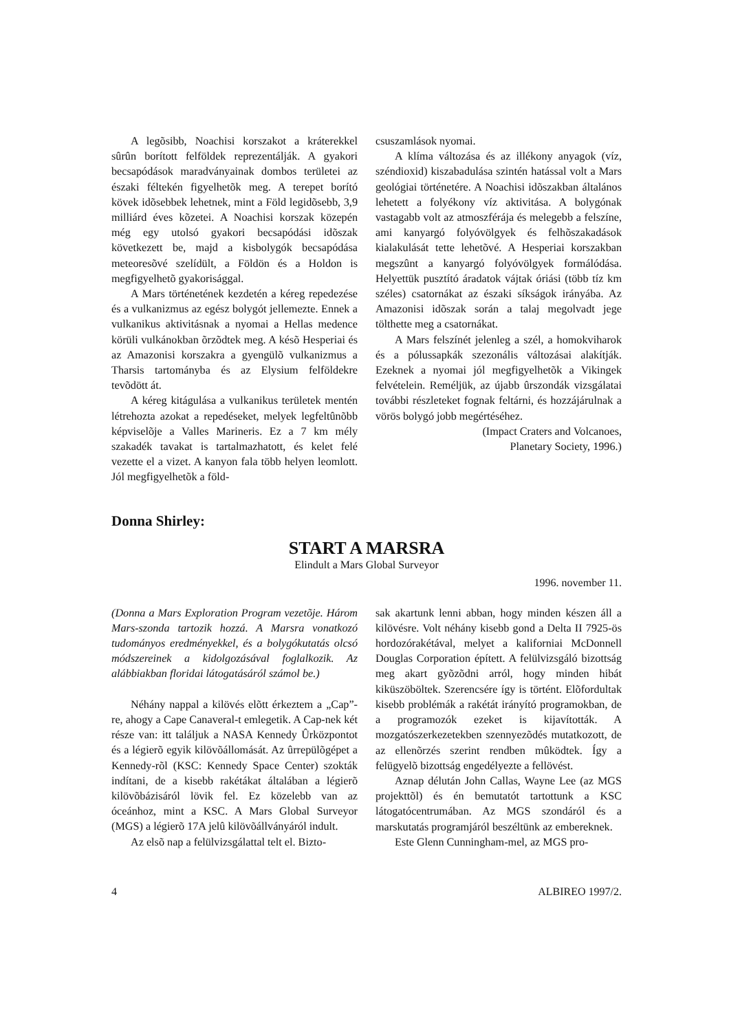A legõsibb, Noachisi korszakot a kráterekkel sûrûn borított felföldek reprezentálják. A gyakori becsapódások maradványainak dombos területei az északi féltekén figyelhetõk meg. A terepet borító kövek idõsebbek lehetnek, mint a Föld legidõsebb, 3,9 milliárd éves kõzetei. A Noachisi korszak közepén még egy utolsó gyakori becsapódási idõszak következett be, majd a kisbolygók becsapódása meteoresõvé szelídült, a Földön és a Holdon is megfigyelhetõ gyakorisággal.
A Mars történetének kezdetén a kéreg repedezése és a vulkanizmus az egész bolygót jellemezte. Ennek a vulkanikus aktivitásnak a nyomai a Hellas medence körüli vulkánokban õrzõdtek meg. A késõ Hesperiai és az Amazonisi korszakra a gyengülõ vulkanizmus a Tharsis tartományba és az Elysium felföldekre tevõdött át.
A kéreg kitágulása a vulkanikus területek mentén létrehozta azokat a repedéseket, melyek legfeltûnõbb képviselõje a Valles Marineris. Ez a 7 km mély szakadék tavakat is tartalmazhatott, és kelet felé vezette el a vizet. A kanyon fala több helyen leomlott. Jól megfigyelhetõk a föld-
csuszamlások nyomai.
A klíma változása és az illékony anyagok (víz, széndioxid) kiszabadulása szintén hatással volt a Mars geológiai történetére. A Noachisi idõszakban általános lehetett a folyékony víz aktivitása. A bolygónak vastagabb volt az atmoszférája és melegebb a felszíne, ami kanyargó folyóvölgyek és felhõszakadások kialakulását tette lehetõvé. A Hesperiai korszakban megszûnt a kanyargó folyóvölgyek formálódása. Helyettük pusztító áradatok vájtak óriási (több tíz km széles) csatornákat az északi síkságok irányába. Az Amazonisi idõszak során a talaj megolvadt jege tölthette meg a csatornákat.
A Mars felszínét jelenleg a szél, a homokviharok és a pólussapkák szezonális változásai alakítják. Ezeknek a nyomai jól megfigyelhetõk a Vikingek felvételein. Reméljük, az újabb ûrszondák vizsgálatai további részleteket fognak feltárni, és hozzájárulnak a vörös bolygó jobb megértéséhez.
(Impact Craters and Volcanoes,
Planetary Society, 1996.)
Donna Shirley:
START A MARSRA
Elindult a Mars Global Surveyor
1996. november 11.
(Donna a Mars Exploration Program vezetõje. Három Mars-szonda tartozik hozzá. A Marsra vonatkozó tudományos eredményekkel, és a bolygókutatás olcsó módszereinek a kidolgozásával foglalkozik. Az alábbiakban floridai látogatásáról számol be.)
Néhány nappal a kilövés elõtt érkeztem a „Cap”-re, ahogy a Cape Canaveral-t emlegetik. A Cap-nek két része van: itt találjuk a NASA Kennedy Ûrközpontot és a légierõ egyik kilövõállomását. Az ûrrepülõgépet a Kennedy-rõl (KSC: Kennedy Space Center) szokták indítani, de a kisebb rakétákat általában a légierõ kilövõbázisáról lövik fel. Ez közelebb van az óceánhoz, mint a KSC. A Mars Global Surveyor (MGS) a légierõ 17A jelû kilövõállványáról indult.
Az elsõ nap a felülvizsgálattal telt el. Bizto-
sak akartunk lenni abban, hogy minden készen áll a kilövésre. Volt néhány kisebb gond a Delta II 7925-ös hordozórakétával, melyet a kaliforniai McDonnell Douglas Corporation épített. A felülvizsgáló bizottság meg akart gyõzõdni arról, hogy minden hibát kiküszöböltek. Szerencsére így is történt. Elõfordultak kisebb problémák a rakétát irányító programokban, de a programozók ezeket is kijavították. A mozgatószerkezetekben szennyezõdés mutatkozott, de az ellenõrzés szerint rendben mûködtek. Így a felügyelõ bizottság engedélyezte a fellövést.
Aznap délután John Callas, Wayne Lee (az MGS projekttõl) és én bemutatót tartottunk a KSC látogatócentrumában. Az MGS szondáról és a marskutatás programjáról beszéltünk az embereknek.
Este Glenn Cunningham-mel, az MGS pro-
4 ALBIREO 1997/2.